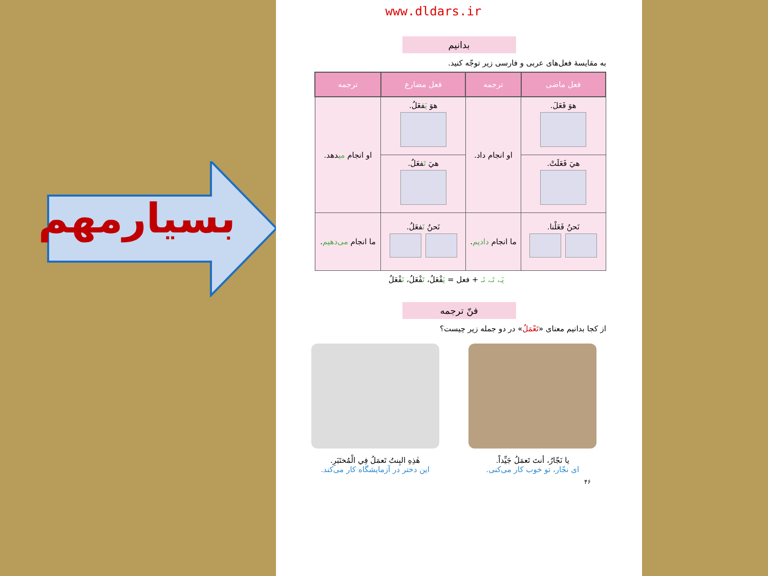بسیارمهم
www.dldars.ir
بدانیم
به مقایسهٔ فعل‌های عربی و فارسی زیر توجّه کنید.
| فعل ماضی | ترجمه | فعل مضارع | ترجمه |
| --- | --- | --- | --- |
| هوَ فَعَلَ. | او انجام داد. | هوَ يَ فعَلُ. | او انجام می دهد. |
| هيَ فَعَلَتْ. | | هيَ تَ فعَلُ. | |
| نَحنُ فَعَلْنا. | ما انجام دادیم . | نَحنُ نَ فعَلُ. | ما انجام می‌دهیم . |
يَـ، تَـ، نَـ + فعل = يَفْعَلُ، تَفْعَلُ، نَفْعَلُ
فنّ ترجمه
از کجا بدانیم معنای «تَعْمَلُ» در دو جمله زیر چیست؟
يا نَجّارُ، أنتَ تَعمَلُ جَيِّداً.
ای نجّار، تو خوب کار می‌کنی.
هٰذِهِ البِنتُ تَعمَلُ فِي الْمُختَبَرِ.
این دختر در آزمایشگاه کار می‌کند.
۴۶